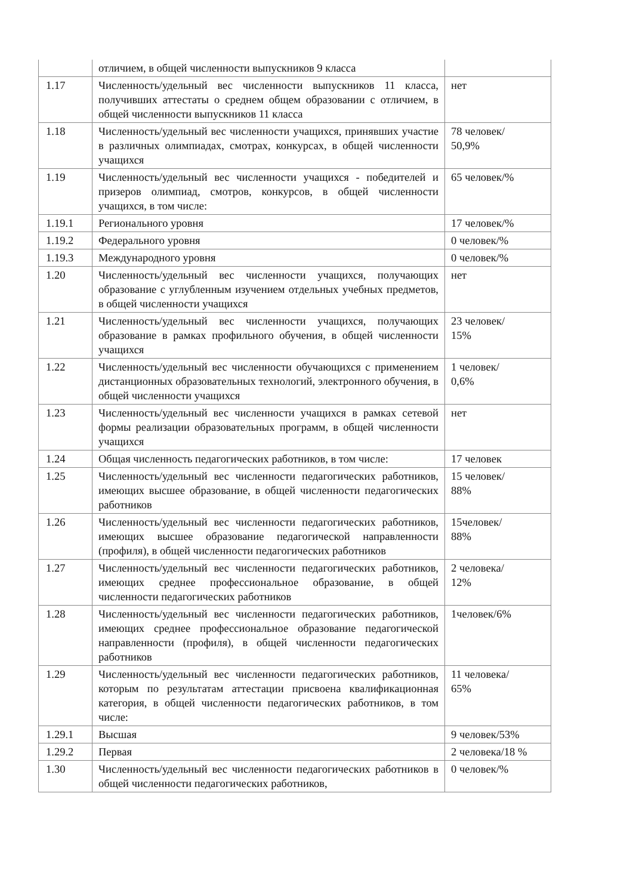| | отличием, в общей численности выпускников 9 класса | |
| 1.17 | Численность/удельный вес численности выпускников 11 класса, получивших аттестаты о среднем общем образовании с отличием, в общей численности выпускников 11 класса | нет |
| 1.18 | Численность/удельный вес численности учащихся, принявших участие в различных олимпиадах, смотрах, конкурсах, в общей численности учащихся | 78 человек/ 50,9% |
| 1.19 | Численность/удельный вес численности учащихся - победителей и призеров олимпиад, смотров, конкурсов, в общей численности учащихся, в том числе: | 65 человек/% |
| 1.19.1 | Регионального уровня | 17 человек/% |
| 1.19.2 | Федерального уровня | 0 человек/% |
| 1.19.3 | Международного уровня | 0 человек/% |
| 1.20 | Численность/удельный вес численности учащихся, получающих образование с углубленным изучением отдельных учебных предметов, в общей численности учащихся | нет |
| 1.21 | Численность/удельный вес численности учащихся, получающих образование в рамках профильного обучения, в общей численности учащихся | 23 человек/ 15% |
| 1.22 | Численность/удельный вес численности обучающихся с применением дистанционных образовательных технологий, электронного обучения, в общей численности учащихся | 1 человек/ 0,6% |
| 1.23 | Численность/удельный вес численности учащихся в рамках сетевой формы реализации образовательных программ, в общей численности учащихся | нет |
| 1.24 | Общая численность педагогических работников, в том числе: | 17 человек |
| 1.25 | Численность/удельный вес численности педагогических работников, имеющих высшее образование, в общей численности педагогических работников | 15 человек/ 88% |
| 1.26 | Численность/удельный вес численности педагогических работников, имеющих высшее образование педагогической направленности (профиля), в общей численности педагогических работников | 15человек/ 88% |
| 1.27 | Численность/удельный вес численности педагогических работников, имеющих среднее профессиональное образование, в общей численности педагогических работников | 2 человека/ 12% |
| 1.28 | Численность/удельный вес численности педагогических работников, имеющих среднее профессиональное образование педагогической направленности (профиля), в общей численности педагогических работников | 1человек/6% |
| 1.29 | Численность/удельный вес численности педагогических работников, которым по результатам аттестации присвоена квалификационная категория, в общей численности педагогических работников, в том числе: | 11 человека/ 65% |
| 1.29.1 | Высшая | 9 человек/53% |
| 1.29.2 | Первая | 2 человека/18 % |
| 1.30 | Численность/удельный вес численности педагогических работников в общей численности педагогических работников, | 0 человек/% |